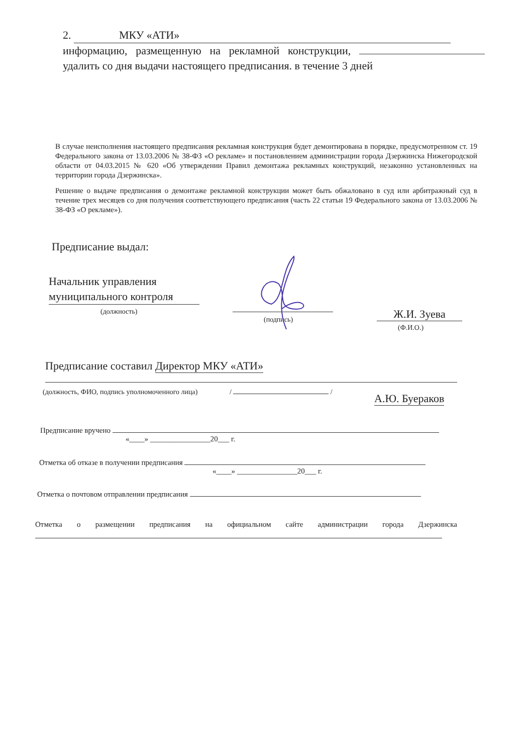2. МКУ «АТИ»
информацию, размещенную на рекламной конструкции, удалить со дня выдачи настоящего предписания. в течение 3 дней
В случае неисполнения настоящего предписания рекламная конструкция будет демонтирована в порядке, предусмотренном ст. 19 Федерального закона от 13.03.2006 № 38-ФЗ «О рекламе» и постановлением администрации города Дзержинска Нижегородской области от 04.03.2015 № 620 «Об утверждении Правил демонтажа рекламных конструкций, незаконно установленных на территории города Дзержинска».
Решение о выдаче предписания о демонтаже рекламной конструкции может быть обжаловано в суд или арбитражный суд в течение трех месяцев со дня получения соответствующего предписания (часть 22 статьи 19 Федерального закона от 13.03.2006 № 38-ФЗ «О рекламе»).
Предписание выдал:
Начальник управления муниципального контроля
(должность)
(подпись) Ж.И. Зуева
(Ф.И.О.)
Предписание составил Директор МКУ «АТИ»
(должность, ФИО, подпись уполномоченного лица) / /
А.Ю. Буераков
Предписание вручено
«____» ________________20___ г.
Отметка об отказе в получении предписания
«____» ________________20___ г.
Отметка о почтовом отправлении предписания
Отметка о размещении предписания на официальном сайте администрации города Дзержинска